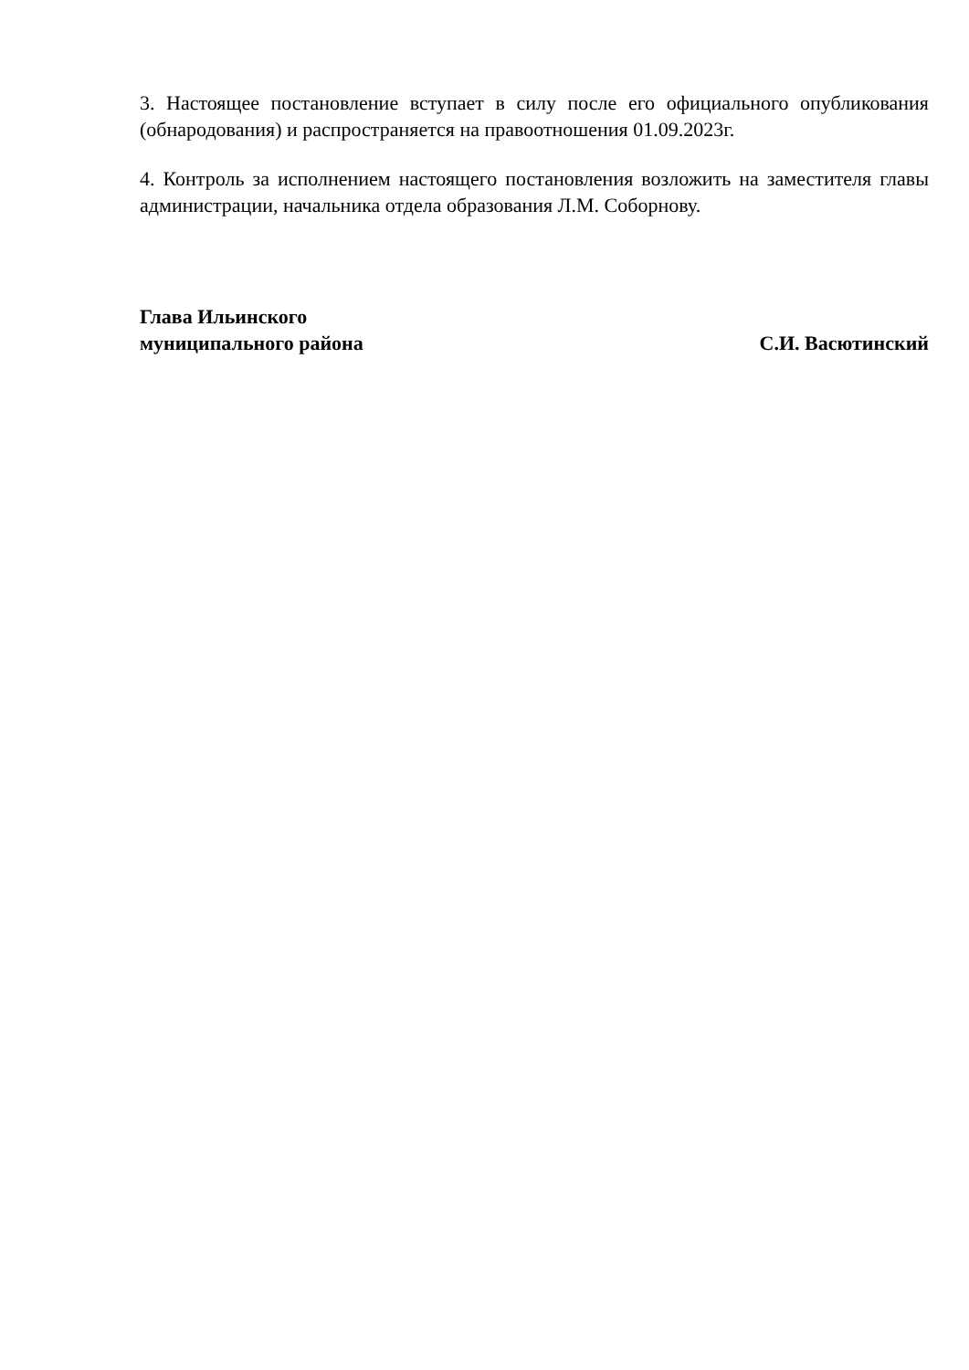3. Настоящее постановление вступает в силу после его официального опубликования (обнародования) и распространяется на правоотношения 01.09.2023г.
4. Контроль за исполнением настоящего постановления возложить на заместителя главы администрации, начальника отдела образования Л.М. Соборнову.
Глава Ильинского
муниципального района С.И. Васютинский